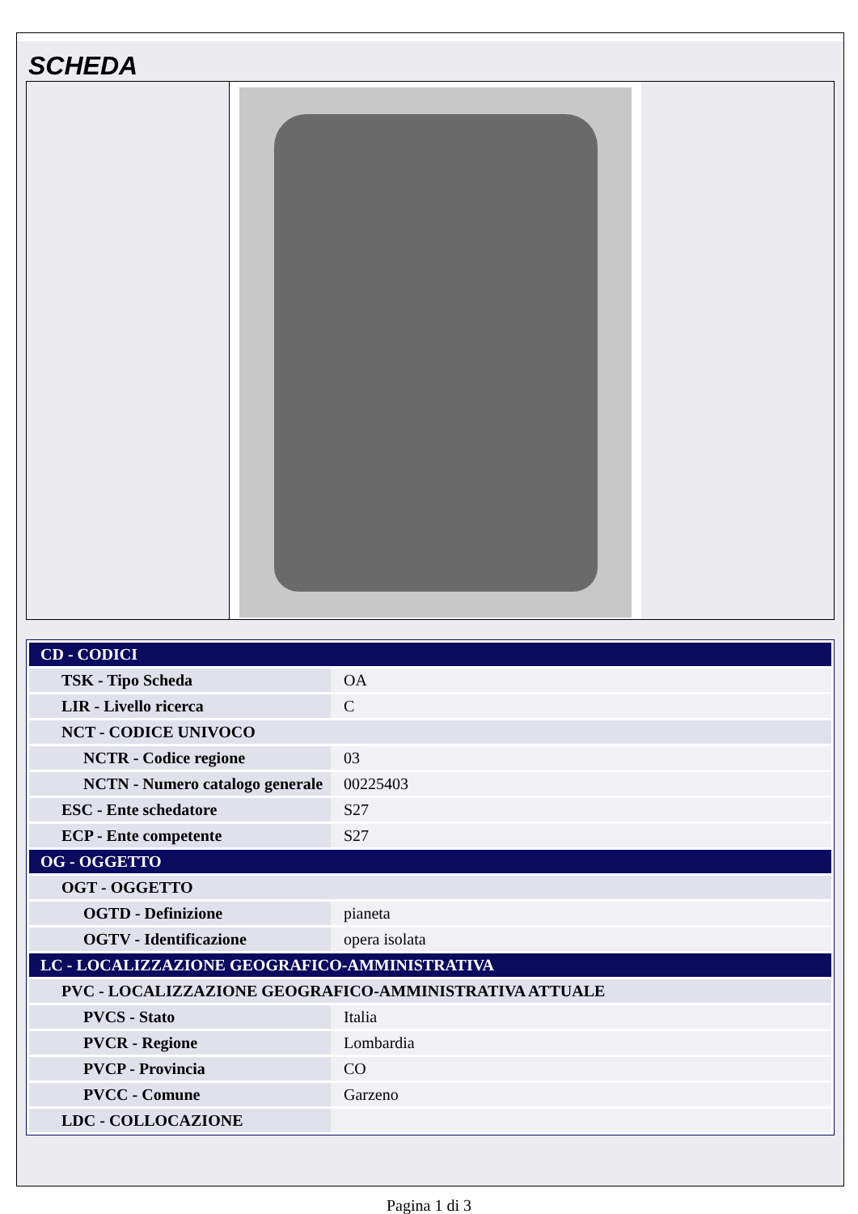SCHEDA
| CD - CODICI | |
| TSK - Tipo Scheda | OA |
| LIR - Livello ricerca | C |
| NCT - CODICE UNIVOCO | |
| NCTR - Codice regione | 03 |
| NCTN - Numero catalogo generale | 00225403 |
| ESC - Ente schedatore | S27 |
| ECP - Ente competente | S27 |
| OG - OGGETTO | |
| OGT - OGGETTO | |
| OGTD - Definizione | pianeta |
| OGTV - Identificazione | opera isolata |
| LC - LOCALIZZAZIONE GEOGRAFICO-AMMINISTRATIVA | |
| PVC - LOCALIZZAZIONE GEOGRAFICO-AMMINISTRATIVA ATTUALE | |
| PVCS - Stato | Italia |
| PVCR - Regione | Lombardia |
| PVCP - Provincia | CO |
| PVCC - Comune | Garzeno |
| LDC - COLLOCAZIONE | |
Pagina 1 di 3